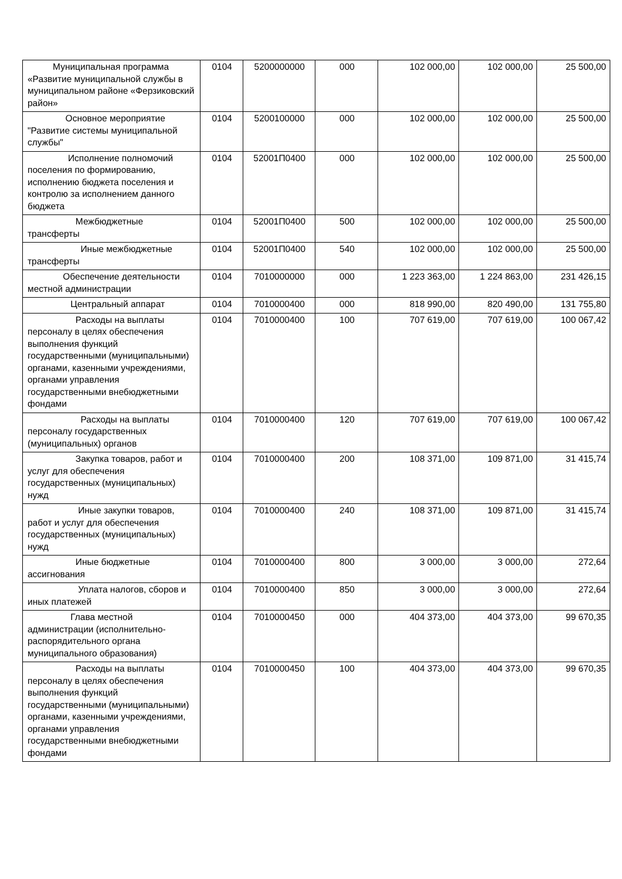| Муниципальная программа «Развитие муниципальной службы в муниципальном районе «Ферзиковский район» | 0104 | 5200000000 | 000 | 102 000,00 | 102 000,00 | 25 500,00 |
| Основное мероприятие "Развитие системы муниципальной службы" | 0104 | 5200100000 | 000 | 102 000,00 | 102 000,00 | 25 500,00 |
| Исполнение полномочий поселения по формированию, исполнению бюджета поселения и контролю за исполнением данного бюджета | 0104 | 52001П0400 | 000 | 102 000,00 | 102 000,00 | 25 500,00 |
| Межбюджетные трансферты | 0104 | 52001П0400 | 500 | 102 000,00 | 102 000,00 | 25 500,00 |
| Иные межбюджетные трансферты | 0104 | 52001П0400 | 540 | 102 000,00 | 102 000,00 | 25 500,00 |
| Обеспечение деятельности местной администрации | 0104 | 7010000000 | 000 | 1 223 363,00 | 1 224 863,00 | 231 426,15 |
| Центральный аппарат | 0104 | 7010000400 | 000 | 818 990,00 | 820 490,00 | 131 755,80 |
| Расходы на выплаты персоналу в целях обеспечения выполнения функций государственными (муниципальными) органами, казенными учреждениями, органами управления государственными внебюджетными фондами | 0104 | 7010000400 | 100 | 707 619,00 | 707 619,00 | 100 067,42 |
| Расходы на выплаты персоналу государственных (муниципальных) органов | 0104 | 7010000400 | 120 | 707 619,00 | 707 619,00 | 100 067,42 |
| Закупка товаров, работ и услуг для обеспечения государственных (муниципальных) нужд | 0104 | 7010000400 | 200 | 108 371,00 | 109 871,00 | 31 415,74 |
| Иные закупки товаров, работ и услуг для обеспечения государственных (муниципальных) нужд | 0104 | 7010000400 | 240 | 108 371,00 | 109 871,00 | 31 415,74 |
| Иные бюджетные ассигнования | 0104 | 7010000400 | 800 | 3 000,00 | 3 000,00 | 272,64 |
| Уплата налогов, сборов и иных платежей | 0104 | 7010000400 | 850 | 3 000,00 | 3 000,00 | 272,64 |
| Глава местной администрации (исполнительно-распорядительного органа муниципального образования) | 0104 | 7010000450 | 000 | 404 373,00 | 404 373,00 | 99 670,35 |
| Расходы на выплаты персоналу в целях обеспечения выполнения функций государственными (муниципальными) органами, казенными учреждениями, органами управления государственными внебюджетными фондами | 0104 | 7010000450 | 100 | 404 373,00 | 404 373,00 | 99 670,35 |